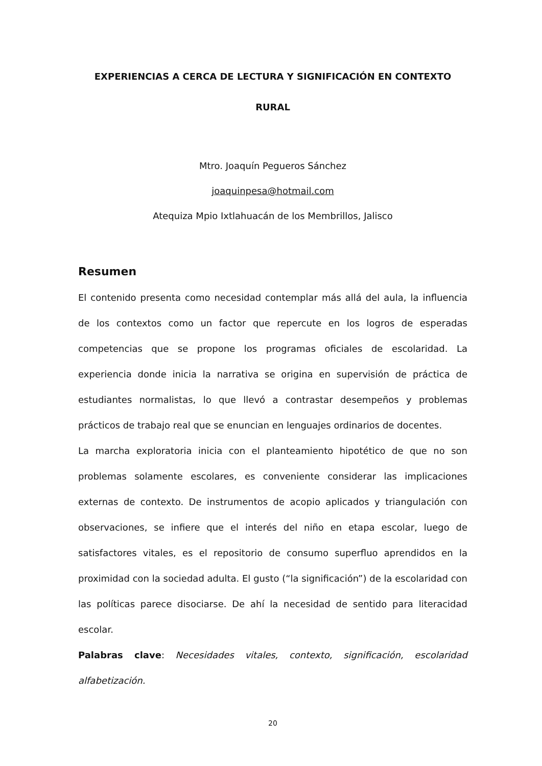EXPERIENCIAS A CERCA DE LECTURA Y SIGNIFICACIÓN EN CONTEXTO
RURAL
Mtro. Joaquín Pegueros Sánchez
joaquinpesa@hotmail.com
Atequiza Mpio Ixtlahuacán de los Membrillos, Jalisco
Resumen
El contenido presenta como necesidad contemplar más allá del aula, la influencia de los contextos como un factor que repercute en los logros de esperadas competencias que se propone los programas oficiales de escolaridad. La experiencia donde inicia la narrativa se origina en supervisión de práctica de estudiantes normalistas, lo que llevó a contrastar desempeños y problemas prácticos de trabajo real que se enuncian en lenguajes ordinarios de docentes.
La marcha exploratoria inicia con el planteamiento hipotético de que no son problemas solamente escolares, es conveniente considerar las implicaciones externas de contexto. De instrumentos de acopio aplicados y triangulación con observaciones, se infiere que el interés del niño en etapa escolar, luego de satisfactores vitales, es el repositorio de consumo superfluo aprendidos en la proximidad con la sociedad adulta. El gusto (“la significación”) de la escolaridad con las políticas parece disociarse. De ahí la necesidad de sentido para literacidad escolar.
Palabras clave: Necesidades vitales, contexto, significación, escolaridad alfabetización.
20